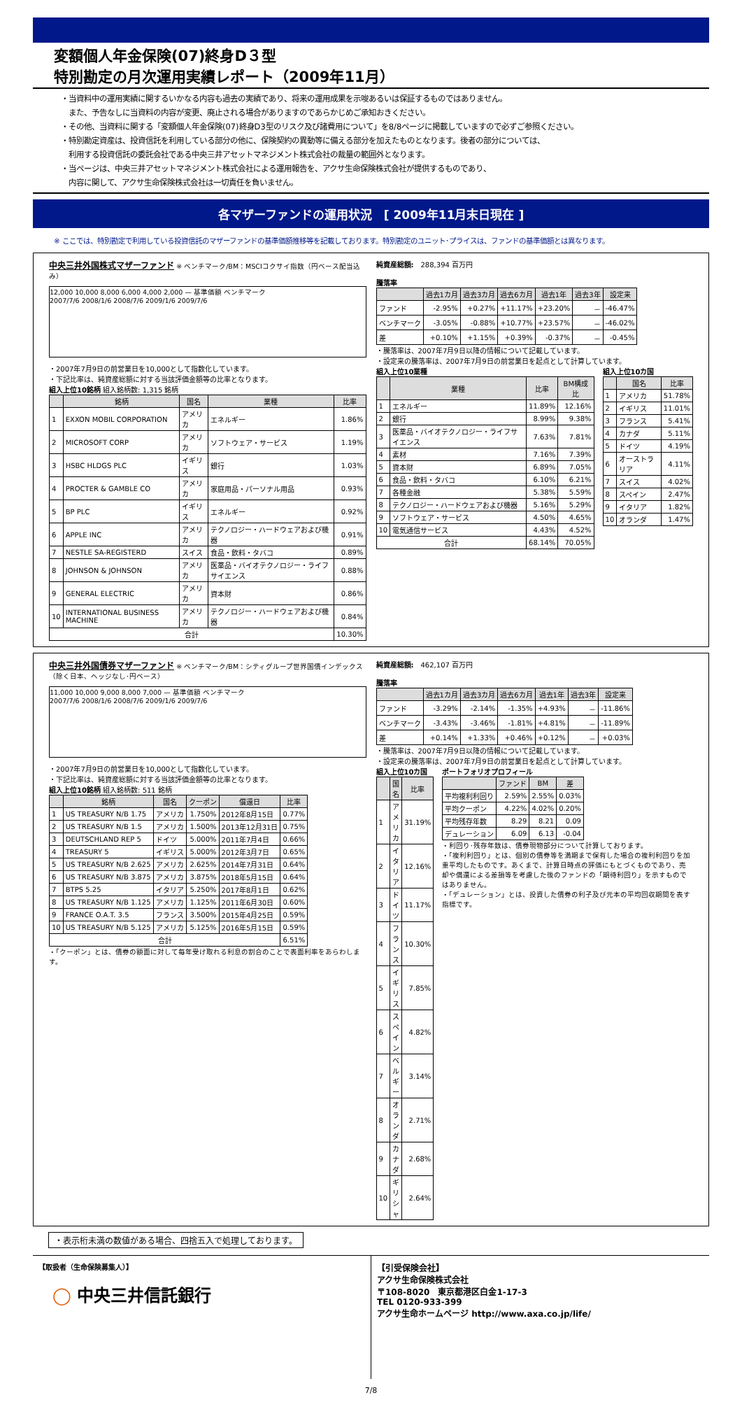変額個人年金保険(07)終身D３型
特別勘定の月次運用実績レポート（2009年11月）
・当資料中の運用実績に関するいかなる内容も過去の実績であり、将来の運用成果を示唆あるいは保証するものではありません。
　また、予告なしに当資料の内容が変更、廃止される場合がありますのであらかじめご承知おきください。
・その他、当資料に関する「変額個人年金保険(07)終身D3型のリスク及び諸費用について」を8/8ページに掲載していますので必ずご参照ください。
・特別勘定資産は、投資信託を利用している部分の他に、保険契約の異動等に備える部分を加えたものとなります。後者の部分については、
　利用する投資信託の委託会社である中央三井アセットマネジメント株式会社の裁量の範囲外となります。
・当ページは、中央三井アセットマネジメント株式会社による運用報告を、アクサ生命保険株式会社が提供するものであり、
　内容に関して、アクサ生命保険株式会社は一切責任を負いません。
各マザーファンドの運用状況　[ 2009年11月末日現在 ]
※ ここでは、特別勘定で利用している投資信託のマザーファンドの基準価額推移等を記載しております。特別勘定のユニット･プライスは、ファンドの基準価額とは異なります。
中央三井外国株式マザーファンド ※ ベンチマーク/BM：MSCIコクサイ指数（円ベース配当込み）
12,000 10,000 8,000 6,000 4,000 2,000 — 基準価額 ベンチマーク
2007/7/6 2008/1/6 2008/7/6 2009/1/6 2009/7/6
・2007年7月9日の前営業日を10,000として指数化しています。
・下記比率は、純資産総額に対する当該評価金額等の比率となります。
組入上位10銘柄 組入銘柄数: 1,315 銘柄
| | 銘柄 | 国名 | 業種 | 比率 |
| --- | --- | --- | --- | --- |
| 1 | EXXON MOBIL CORPORATION | アメリカ | エネルギー | 1.86% |
| 2 | MICROSOFT CORP | アメリカ | ソフトウェア・サービス | 1.19% |
| 3 | HSBC HLDGS PLC | イギリス | 銀行 | 1.03% |
| 4 | PROCTER & GAMBLE CO | アメリカ | 家庭用品・パーソナル用品 | 0.93% |
| 5 | BP PLC | イギリス | エネルギー | 0.92% |
| 6 | APPLE INC | アメリカ | テクノロジー・ハードウェアおよび機器 | 0.91% |
| 7 | NESTLE SA-REGISTERD | スイス | 食品・飲料・タバコ | 0.89% |
| 8 | JOHNSON & JOHNSON | アメリカ | 医薬品・バイオテクノロジー・ライフサイエンス | 0.88% |
| 9 | GENERAL ELECTRIC | アメリカ | 資本財 | 0.86% |
| 10 | INTERNATIONAL BUSINESS MACHINE | アメリカ | テクノロジー・ハードウェアおよび機器 | 0.84% |
| 合計 | | | | 10.30% |
純資産総額:　288,394 百万円
騰落率
| | 過去1カ月 | 過去3カ月 | 過去6カ月 | 過去1年 | 過去3年 | 設定来 |
| --- | --- | --- | --- | --- | --- | --- |
| ファンド | -2.95% | +0.27% | +11.17% | +23.20% | － | -46.47% |
| ベンチマーク | -3.05% | -0.88% | +10.77% | +23.57% | － | -46.02% |
| 差 | +0.10% | +1.15% | +0.39% | -0.37% | － | -0.45% |
・騰落率は、2007年7月9日以降の情報について記載しています。
・設定来の騰落率は、2007年7月9日の前営業日を起点として計算しています。
組入上位10業種
| | 業種 | 比率 | BM構成比 |
| --- | --- | --- | --- |
| 1 | エネルギー | 11.89% | 12.16% |
| 2 | 銀行 | 8.99% | 9.38% |
| 3 | 医薬品・バイオテクノロジー・ライフサイエンス | 7.63% | 7.81% |
| 4 | 素材 | 7.16% | 7.39% |
| 5 | 資本財 | 6.89% | 7.05% |
| 6 | 食品・飲料・タバコ | 6.10% | 6.21% |
| 7 | 各種金融 | 5.38% | 5.59% |
| 8 | テクノロジー・ハードウェアおよび機器 | 5.16% | 5.29% |
| 9 | ソフトウェア・サービス | 4.50% | 4.65% |
| 10 | 電気通信サービス | 4.43% | 4.52% |
| 合計 | | 68.14% | 70.05% |
組入上位10カ国
| | 国名 | 比率 |
| --- | --- | --- |
| 1 | アメリカ | 51.78% |
| 2 | イギリス | 11.01% |
| 3 | フランス | 5.41% |
| 4 | カナダ | 5.11% |
| 5 | ドイツ | 4.19% |
| 6 | オーストラリア | 4.11% |
| 7 | スイス | 4.02% |
| 8 | スペイン | 2.47% |
| 9 | イタリア | 1.82% |
| 10 | オランダ | 1.47% |
中央三井外国債券マザーファンド ※ ベンチマーク/BM：シティグループ世界国債インデックス（除く日本、ヘッジなし･円ベース）
11,000 10,000 9,000 8,000 7,000 — 基準価額 ベンチマーク
2007/7/6 2008/1/6 2008/7/6 2009/1/6 2009/7/6
・2007年7月9日の前営業日を10,000として指数化しています。
・下記比率は、純資産総額に対する当該評価金額等の比率となります。
組入上位10銘柄 組入銘柄数: 511 銘柄
| | 銘柄 | 国名 | クーポン | 償還日 | 比率 |
| --- | --- | --- | --- | --- | --- |
| 1 | US TREASURY N/B 1.75 | アメリカ | 1.750% | 2012年8月15日 | 0.77% |
| 2 | US TREASURY N/B 1.5 | アメリカ | 1.500% | 2013年12月31日 | 0.75% |
| 3 | DEUTSCHLAND REP 5 | ドイツ | 5.000% | 2011年7月4日 | 0.66% |
| 4 | TREASURY 5 | イギリス | 5.000% | 2012年3月7日 | 0.65% |
| 5 | US TREASURY N/B 2.625 | アメリカ | 2.625% | 2014年7月31日 | 0.64% |
| 6 | US TREASURY N/B 3.875 | アメリカ | 3.875% | 2018年5月15日 | 0.64% |
| 7 | BTPS 5.25 | イタリア | 5.250% | 2017年8月1日 | 0.62% |
| 8 | US TREASURY N/B 1.125 | アメリカ | 1.125% | 2011年6月30日 | 0.60% |
| 9 | FRANCE O.A.T. 3.5 | フランス | 3.500% | 2015年4月25日 | 0.59% |
| 10 | US TREASURY N/B 5.125 | アメリカ | 5.125% | 2016年5月15日 | 0.59% |
| 合計 | | | | | 6.51% |
・「クーポン」とは、債券の額面に対して毎年受け取れる利息の割合のことで表面利率をあらわします。
純資産総額:　462,107 百万円
騰落率
| | 過去1カ月 | 過去3カ月 | 過去6カ月 | 過去1年 | 過去3年 | 設定来 |
| --- | --- | --- | --- | --- | --- | --- |
| ファンド | -3.29% | -2.14% | -1.35% | +4.93% | － | -11.86% |
| ベンチマーク | -3.43% | -3.46% | -1.81% | +4.81% | － | -11.89% |
| 差 | +0.14% | +1.33% | +0.46% | +0.12% | － | +0.03% |
・騰落率は、2007年7月9日以降の情報について記載しています。
・設定来の騰落率は、2007年7月9日の前営業日を起点として計算しています。
組入上位10カ国
| | 国名 | 比率 |
| --- | --- | --- |
| 1 | アメリカ | 31.19% |
| 2 | イタリア | 12.16% |
| 3 | ドイツ | 11.17% |
| 4 | フランス | 10.30% |
| 5 | イギリス | 7.85% |
| 6 | スペイン | 4.82% |
| 7 | ベルギー | 3.14% |
| 8 | オランダ | 2.71% |
| 9 | カナダ | 2.68% |
| 10 | ギリシャ | 2.64% |
ポートフォリオプロフィール
| | ファンド | BM | 差 |
| --- | --- | --- | --- |
| 平均複利利回り | 2.59% | 2.55% | 0.03% |
| 平均クーポン | 4.22% | 4.02% | 0.20% |
| 平均残存年数 | 8.29 | 8.21 | 0.09 |
| デュレーション | 6.09 | 6.13 | -0.04 |
・利回り･残存年数は、債券現物部分について計算しております。
・「複利利回り」とは、個別の債券等を満期まで保有した場合の複利利回りを加重平均したものです。あくまで、計算日時点の評価にもとづくものであり、売却や償還による差損等を考慮した後のファンドの「期待利回り」を示すものではありません。
・「デュレーション」とは、投資した債券の利子及び元本の平均回収期間を表す指標です。
・表示桁未満の数値がある場合、四捨五入で処理しております。
【取扱者（生命保険募集人）】
◯ 中央三井信託銀行
【引受保険会社】
アクサ生命保険株式会社
〒108-8020　東京都港区白金1-17-3
TEL 0120-933-399
アクサ生命ホームページ http://www.axa.co.jp/life/
7/8